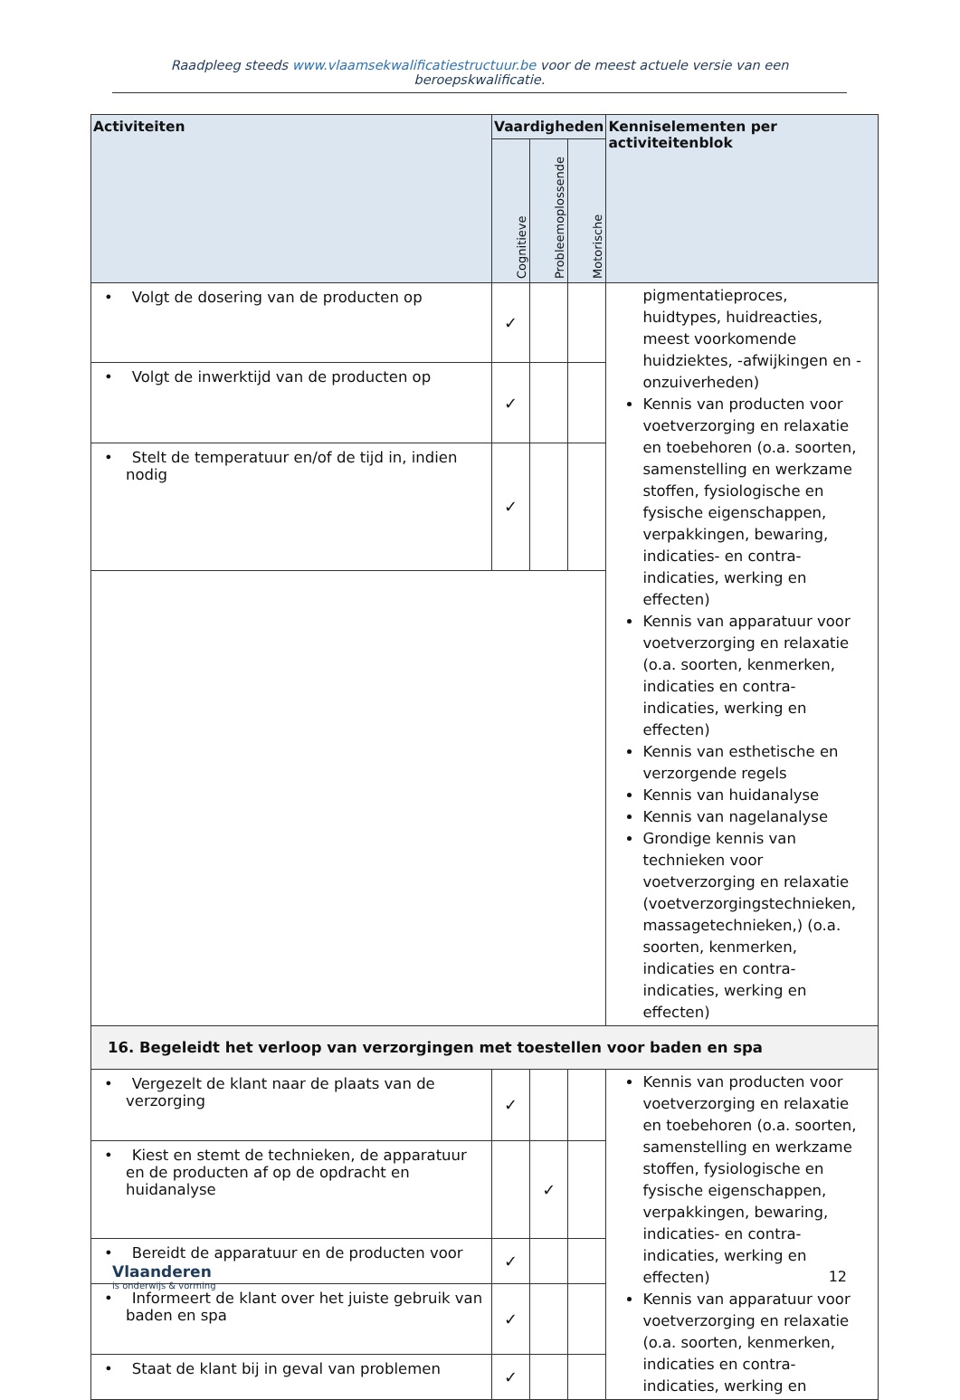Raadpleeg steeds www.vlaamsekwalificatiestructuur.be voor de meest actuele versie van een beroepskwalificatie.
| Activiteiten | Vaardigheden | | | Kenniselementen per activiteitenblok |
| --- | --- | --- | --- | --- |
| | Cognitieve | Probleemoplossende | Motorische | |
| • Volgt de dosering van de producten op | ✓ | | | pigmentatieproces, huidtypes, huidreacties, meest voorkomende huidziektes, -afwijkingen en -onzuiverheden) Kennis van producten voor voetverzorging en relaxatie en toebehoren (o.a. soorten, samenstelling en werkzame stoffen, fysiologische en fysische eigenschappen, verpakkingen, bewaring, indicaties- en contra-indicaties, werking en effecten) Kennis van apparatuur voor voetverzorging en relaxatie (o.a. soorten, kenmerken, indicaties en contra-indicaties, werking en effecten) Kennis van esthetische en verzorgende regels Kennis van huidanalyse Kennis van nagelanalyse Grondige kennis van technieken voor voetverzorging en relaxatie (voetverzorgingstechnieken, massagetechnieken,) (o.a. soorten, kenmerken, indicaties en contra-indicaties, werking en effecten) |
| • Volgt de inwerktijd van de producten op | ✓ | | | |
| • Stelt de temperatuur en/of de tijd in, indien nodig | ✓ | | | |
| 16. Begeleidt het verloop van verzorgingen met toestellen voor baden en spa | | | | |
| • Vergezelt de klant naar de plaats van de verzorging | ✓ | | | Kennis van producten voor voetverzorging en relaxatie en toebehoren (o.a. soorten, samenstelling en werkzame stoffen, fysiologische en fysische eigenschappen, verpakkingen, bewaring, indicaties- en contra-indicaties, werking en effecten) Kennis van apparatuur voor voetverzorging en relaxatie (o.a. soorten, kenmerken, indicaties en contra-indicaties, werking en |
| • Kiest en stemt de technieken, de apparatuur en de producten af op de opdracht en huidanalyse | | ✓ | | |
| • Bereidt de apparatuur en de producten voor | ✓ | | | |
| • Informeert de klant over het juiste gebruik van baden en spa | ✓ | | | |
| • Staat de klant bij in geval van problemen | ✓ | | | |
Vlaanderen
is onderwijs & vorming
12